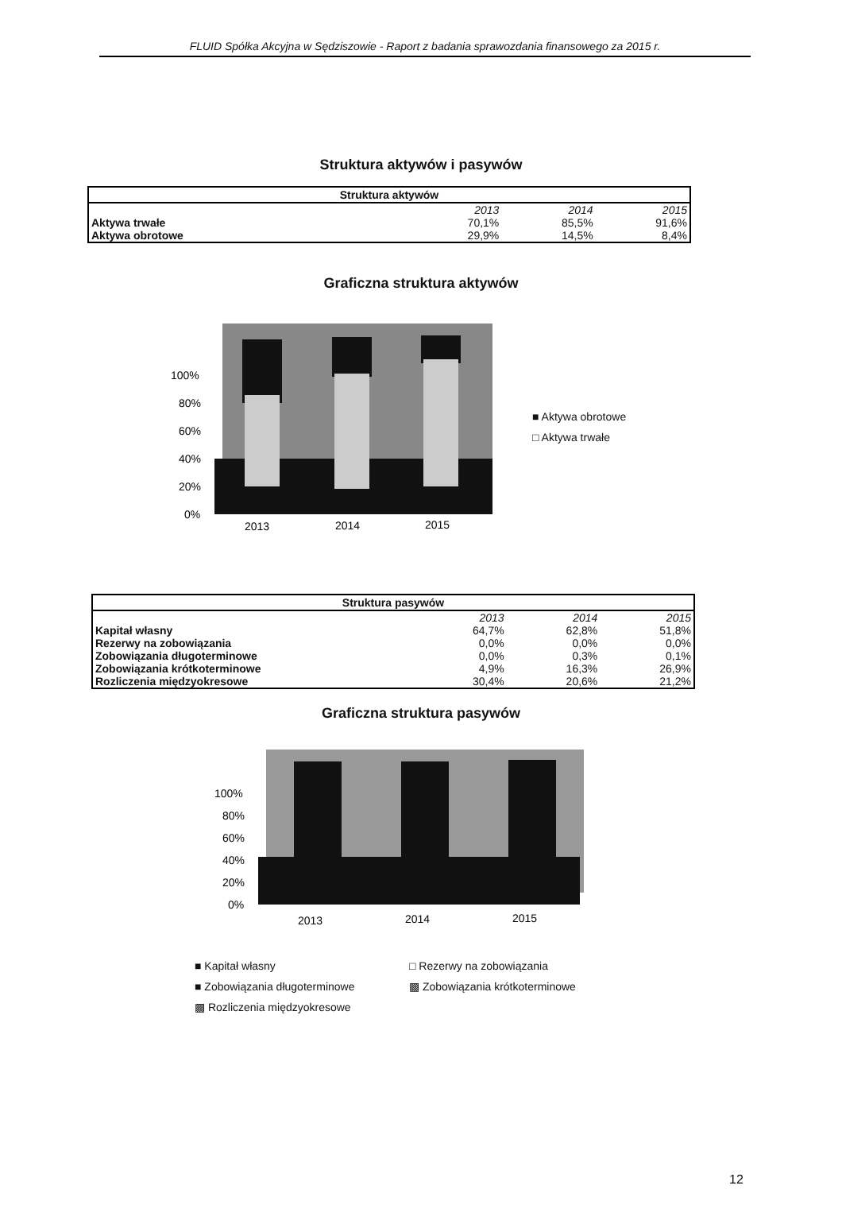FLUID Spółka Akcyjna w Sędziszowie - Raport z badania sprawozdania finansowego za 2015 r.
Struktura aktywów i pasywów
| Struktura aktywów | | | |
| --- | --- | --- | --- |
| | 2013 | 2014 | 2015 |
| Aktywa trwałe | 70,1% | 85,5% | 91,6% |
| Aktywa obrotowe | 29,9% | 14,5% | 8,4% |
Graficzna struktura aktywów
100%
80%
60%
40%
20%
0%
2013
2014
2015
■ Aktywa obrotowe
□ Aktywa trwałe
| Struktura pasywów | | | |
| --- | --- | --- | --- |
| | 2013 | 2014 | 2015 |
| Kapitał własny | 64,7% | 62,8% | 51,8% |
| Rezerwy na zobowiązania | 0,0% | 0,0% | 0,0% |
| Zobowiązania długoterminowe | 0,0% | 0,3% | 0,1% |
| Zobowiązania krótkoterminowe | 4,9% | 16,3% | 26,9% |
| Rozliczenia międzyokresowe | 30,4% | 20,6% | 21,2% |
Graficzna struktura pasywów
100%
80%
60%
40%
20%
0%
2013
2014
2015
■ Kapitał własny □ Rezerwy na zobowiązania ■ Zobowiązania długoterminowe ▩ Zobowiązania krótkoterminowe ▩ Rozliczenia międzyokresowe
12